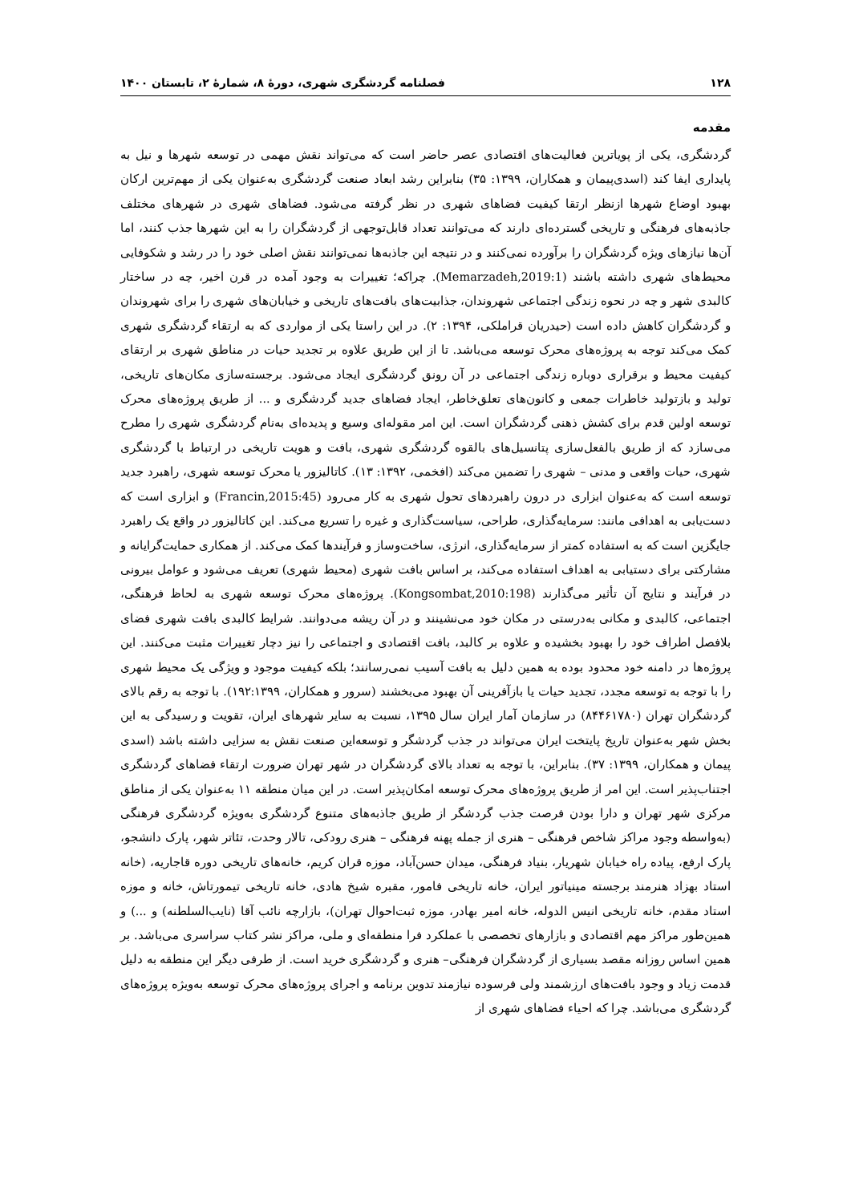۱۲۸ فصلنامه گردشگری شهری، دورهٔ ۸، شمارهٔ ۲، تابستان ۱۴۰۰
مقدمه
گردشگری، یکی از پویاترین فعالیت‌های اقتصادی عصر حاضر است که می‌تواند نقش مهمی در توسعه شهرها و نیل به پایداری ایفا کند (اسدی‌پیمان و همکاران، ۱۳۹۹: ۳۵) بنابراین رشد ابعاد صنعت گردشگری به‌عنوان یکی از مهم‌ترین ارکان بهبود اوضاع شهرها ازنظر ارتقا کیفیت فضاهای شهری در نظر گرفته می‌شود. فضاهای شهری در شهرهای مختلف جاذبه‌های فرهنگی و تاریخی گسترده‌ای دارند که می‌توانند تعداد قابل‌توجهی از گردشگران را به این شهرها جذب کنند، اما آن‌ها نیازهای ویژه گردشگران را برآورده نمی‌کنند و در نتیجه این جاذبه‌ها نمی‌توانند نقش اصلی خود را در رشد و شکوفایی محیط‌های شهری داشته باشند (Memarzadeh,2019:1). چراکه؛ تغییرات به وجود آمده در قرن اخیر، چه در ساختار کالبدی شهر و چه در نحوه زندگی اجتماعی شهروندان، جذابیت‌های بافت‌های تاریخی و خیابان‌های شهری را برای شهروندان و گردشگران کاهش داده است (حیدریان قراملکی، ۱۳۹۴: ۲). در این راستا یکی از مواردی که به ارتقاء گردشگری شهری کمک می‌کند توجه به پروژه‌های محرک توسعه می‌باشد. تا از این طریق علاوه بر تجدید حیات در مناطق شهری بر ارتقای کیفیت محیط و برقراری دوباره زندگی اجتماعی در آن رونق گردشگری ایجاد می‌شود. برجسته‌سازی مکان‌های تاریخی، تولید و بازتولید خاطرات جمعی و کانون‌های تعلق‌خاطر، ایجاد فضاهای جدید گردشگری و ... از طریق پروژه‌های محرک توسعه اولین قدم برای کشش ذهنی گردشگران است. این امر مقوله‌ای وسیع و پدیده‌ای به‌نام گردشگری شهری را مطرح می‌سازد که از طریق بالفعل‌سازی پتانسیل‌های بالقوه گردشگری شهری، بافت و هویت تاریخی در ارتباط با گردشگری شهری، حیات واقعی و مدنی – شهری را تضمین می‌کند (افخمی، ۱۳۹۲: ۱۳). کاتالیزور یا محرک توسعه شهری، راهبرد جدید توسعه است که به‌عنوان ابزاری در درون راهبردهای تحول شهری به کار می‌رود (Francin,2015:45) و ابزاری است که دست‌یابی به اهدافی مانند: سرمایه‌گذاری، طراحی، سیاست‌گذاری و غیره را تسریع می‌کند. این کاتالیزور در واقع یک راهبرد جایگزین است که به استفاده کمتر از سرمایه‌گذاری، انرژی، ساخت‌وساز و فرآیندها کمک می‌کند. از همکاری حمایت‌گرایانه و مشارکتی برای دستیابی به اهداف استفاده می‌کند، بر اساس بافت شهری (محیط شهری) تعریف می‌شود و عوامل بیرونی در فرآیند و نتایج آن تأثیر می‌گذارند (Kongsombat,2010:198). پروژه‌های محرک توسعه شهری به لحاظ فرهنگی، اجتماعی، کالبدی و مکانی به‌درستی در مکان خود می‌نشینند و در آن ریشه می‌دوانند. شرایط کالبدی بافت شهری فضای بلافصل اطراف خود را بهبود بخشیده و علاوه بر کالبد، بافت اقتصادی و اجتماعی را نیز دچار تغییرات مثبت می‌کنند. این پروژه‌ها در دامنه خود محدود بوده به همین دلیل به بافت آسیب نمی‌رسانند؛ بلکه کیفیت موجود و ویژگی یک محیط شهری را با توجه به توسعه مجدد، تجدید حیات یا بازآفرینی آن بهبود می‌بخشند (سرور و همکاران، ۱۹۲:۱۳۹۹). با توجه به رقم بالای گردشگران تهران (۸۴۴۶۱۷۸۰) در سازمان آمار ایران سال ۱۳۹۵، نسبت به سایر شهرهای ایران، تقویت و رسیدگی به این بخش شهر به‌عنوان تاریخ پایتخت ایران می‌تواند در جذب گردشگر و توسعه‌این صنعت نقش به سزایی داشته باشد (اسدی پیمان و همکاران، ۱۳۹۹: ۳۷). بنابراین، با توجه به تعداد بالای گردشگران در شهر تهران ضرورت ارتقاء فضاهای گردشگری اجتناب‌پذیر است. این امر از طریق پروژه‌های محرک توسعه امکان‌پذیر است. در این میان منطقه ۱۱ به‌عنوان یکی از مناطق مرکزی شهر تهران و دارا بودن فرصت جذب گردشگر از طریق جاذبه‌های متنوع گردشگری به‌ویژه گردشگری فرهنگی (به‌واسطه وجود مراکز شاخص فرهنگی – هنری از جمله پهنه فرهنگی – هنری رودکی، تالار وحدت، تئاتر شهر، پارک دانشجو، پارک ارفع، پیاده راه خیابان شهریار، بنیاد فرهنگی، میدان حسن‌آباد، موزه قران کریم، خانه‌های تاریخی دوره قاجاریه، (خانه استاد بهزاد هنرمند برجسته مینیاتور ایران، خانه تاریخی فامور، مقبره شیخ هادی، خانه تاریخی تیمورتاش، خانه و موزه استاد مقدم، خانه تاریخی انیس الدوله، خانه امیر بهادر، موزه ثبت‌احوال تهران)، بازارچه نائب آقا (نایب‌السلطنه) و ...) و همین‌طور مراکز مهم اقتصادی و بازارهای تخصصی با عملکرد فرا منطقه‌ای و ملی، مراکز نشر کتاب سراسری می‌باشد. بر همین اساس روزانه مقصد بسیاری از گردشگران فرهنگی– هنری و گردشگری خرید است. از طرفی دیگر این منطقه به دلیل قدمت زیاد و وجود بافت‌های ارزشمند ولی فرسوده نیازمند تدوین برنامه و اجرای پروژه‌های محرک توسعه به‌ویژه پروژه‌های گردشگری می‌باشد. چرا که احیاء فضاهای شهری از